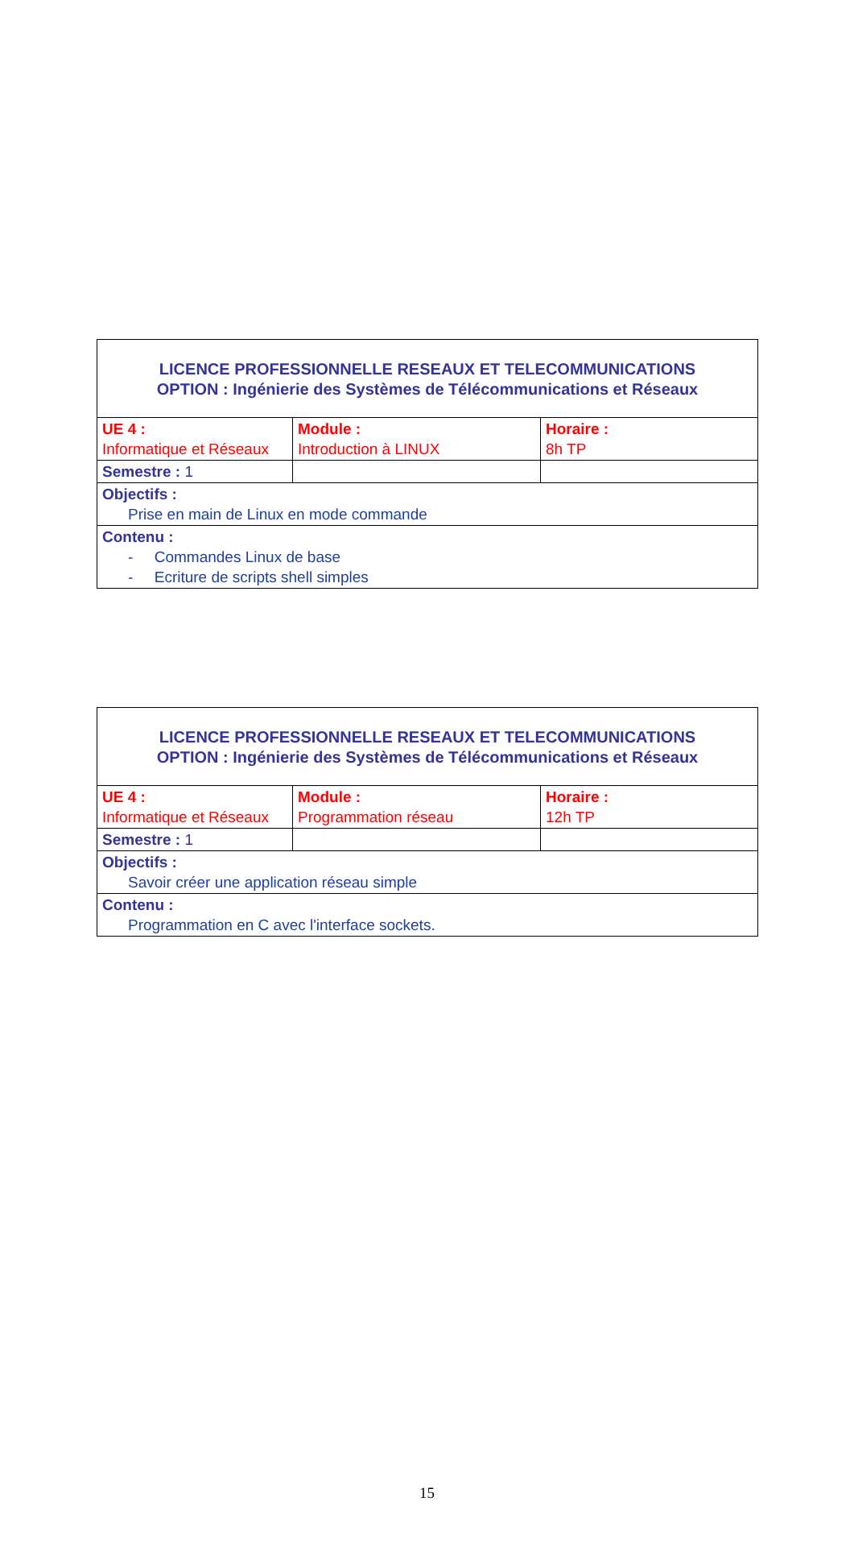| LICENCE PROFESSIONNELLE RESEAUX ET TELECOMMUNICATIONS OPTION : Ingénierie des Systèmes de Télécommunications et Réseaux | | |
| UE 4 : Informatique et Réseaux | Module : Introduction à LINUX | Horaire : 8h TP |
| Semestre : 1 | | |
| Objectifs : Prise en main de Linux en mode commande | | |
| Contenu : - Commandes Linux de base - Ecriture de scripts shell simples | | |
| LICENCE PROFESSIONNELLE RESEAUX ET TELECOMMUNICATIONS OPTION : Ingénierie des Systèmes de Télécommunications et Réseaux | | |
| UE 4 : Informatique et Réseaux | Module : Programmation réseau | Horaire : 12h TP |
| Semestre : 1 | | |
| Objectifs : Savoir créer une application réseau simple | | |
| Contenu : Programmation en C avec l'interface sockets. | | |
15